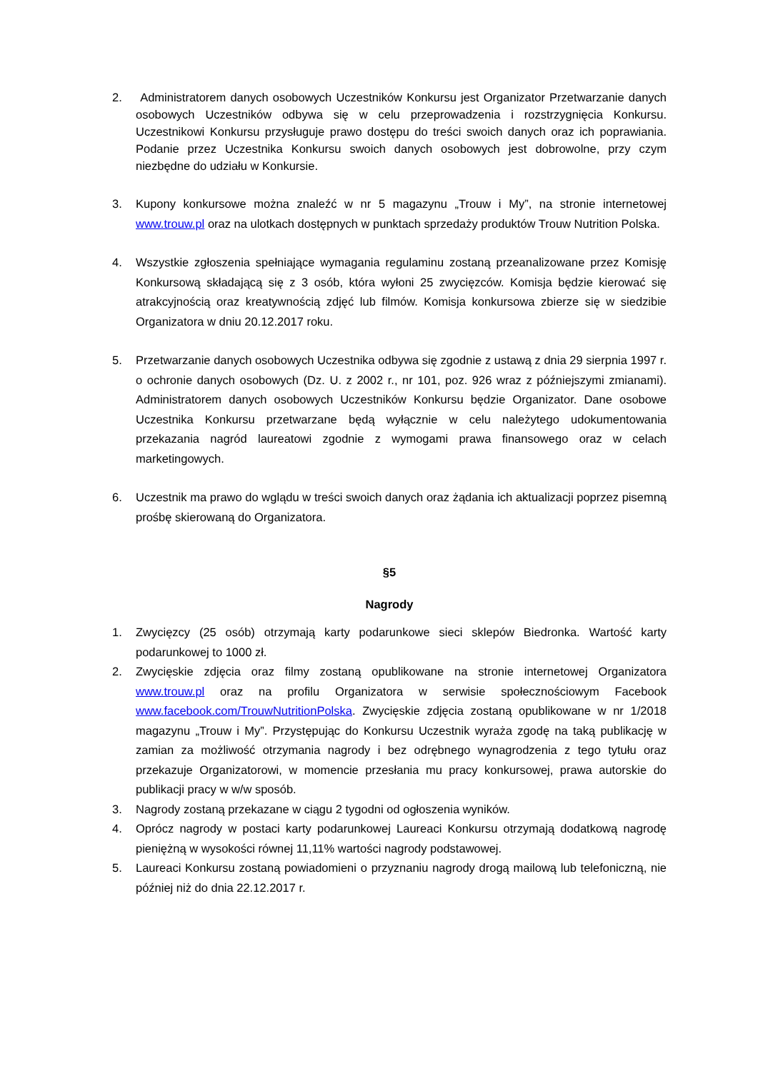2. Administratorem danych osobowych Uczestników Konkursu jest Organizator Przetwarzanie danych osobowych Uczestników odbywa się w celu przeprowadzenia i rozstrzygnięcia Konkursu. Uczestnikowi Konkursu przysługuje prawo dostępu do treści swoich danych oraz ich poprawiania. Podanie przez Uczestnika Konkursu swoich danych osobowych jest dobrowolne, przy czym niezbędne do udziału w Konkursie.
3. Kupony konkursowe można znaleźć w nr 5 magazynu „Trouw i My”, na stronie internetowej www.trouw.pl oraz na ulotkach dostępnych w punktach sprzedaży produktów Trouw Nutrition Polska.
4. Wszystkie zgłoszenia spełniające wymagania regulaminu zostaną przeanalizowane przez Komisję Konkursową składającą się z 3 osób, która wyłoni 25 zwycięzców. Komisja będzie kierować się atrakcyjnością oraz kreatywnością zdjęć lub filmów. Komisja konkursowa zbierze się w siedzibie Organizatora w dniu 20.12.2017 roku.
5. Przetwarzanie danych osobowych Uczestnika odbywa się zgodnie z ustawą z dnia 29 sierpnia 1997 r. o ochronie danych osobowych (Dz. U. z 2002 r., nr 101, poz. 926 wraz z późniejszymi zmianami). Administratorem danych osobowych Uczestników Konkursu będzie Organizator. Dane osobowe Uczestnika Konkursu przetwarzane będą wyłącznie w celu należytego udokumentowania przekazania nagród laureatowi zgodnie z wymogami prawa finansowego oraz w celach marketingowych.
6. Uczestnik ma prawo do wglądu w treści swoich danych oraz żądania ich aktualizacji poprzez pisemną prośbę skierowaną do Organizatora.
§5
Nagrody
1. Zwycięzcy (25 osób) otrzymają karty podarunkowe sieci sklepów Biedronka. Wartość karty podarunkowej to 1000 zł.
2. Zwycięskie zdjęcia oraz filmy zostaną opublikowane na stronie internetowej Organizatora www.trouw.pl oraz na profilu Organizatora w serwisie społecznościowym Facebook www.facebook.com/TrouwNutritionPolska. Zwycięskie zdjęcia zostaną opublikowane w nr 1/2018 magazynu „Trouw i My”. Przystępując do Konkursu Uczestnik wyraża zgodę na taką publikację w zamian za możliwość otrzymania nagrody i bez odrębnego wynagrodzenia z tego tytułu oraz przekazuje Organizatorowi, w momencie przesłania mu pracy konkursowej, prawa autorskie do publikacji pracy w w/w sposób.
3. Nagrody zostaną przekazane w ciągu 2 tygodni od ogłoszenia wyników.
4. Oprócz nagrody w postaci karty podarunkowej Laureaci Konkursu otrzymają dodatkową nagrodę pieniężną w wysokości równej 11,11% wartości nagrody podstawowej.
5. Laureaci Konkursu zostaną powiadomieni o przyznaniu nagrody drogą mailową lub telefoniczną, nie później niż do dnia 22.12.2017 r.